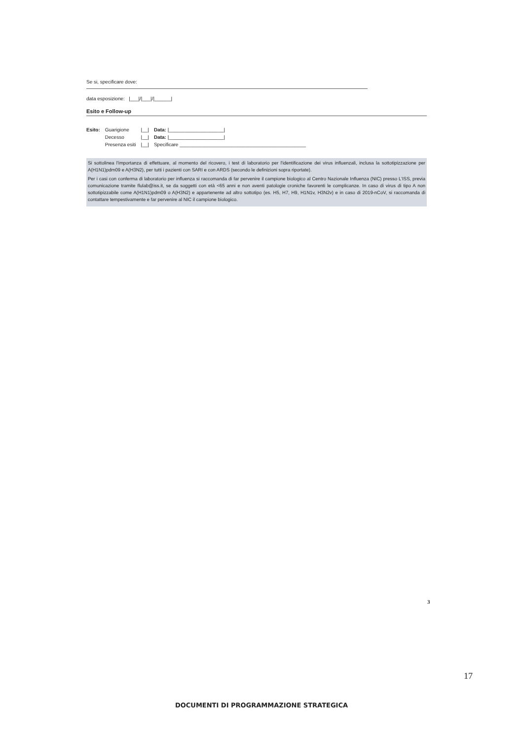Se si, specificare dove:
data esposizione: |___|/|___|/|______|
Esito e Follow-up
| Esito: | Guarigione | /__/ | Data: /____________________/ |
| | Decesso | /__/ | Data: /____________________/ |
| | Presenza esiti | /__/ | Specificare ______________________________________________ |
Si sottolinea l'importanza di effettuare, al momento del ricovero, i test di laboratorio per l'identificazione dei virus influenzali, inclusa la sottotipizzazione per A(H1N1)pdm09 e A(H3N2), per tutti i pazienti con SARI e con ARDS (secondo le definizioni sopra riportate).
Per i casi con conferma di laboratorio per influenza si raccomanda di far pervenire il campione biologico al Centro Nazionale Influenza (NIC) presso L'ISS, previa comunicazione tramite flulab@iss.it, se da soggetti con età <65 anni e non aventi patologie croniche favorenti le complicanze. In caso di virus di tipo A non sottotipizzabile come A(H1N1)pdm09 o A(H3N2) e appartenente ad altro sottotipo (es. H5, H7, H9, H1N1v, H3N2v) e in caso di 2019-nCoV, si raccomanda di contattare tempestivamente e far pervenire al NIC il campione biologico.
3
17
DOCUMENTI DI PROGRAMMAZIONE STRATEGICA